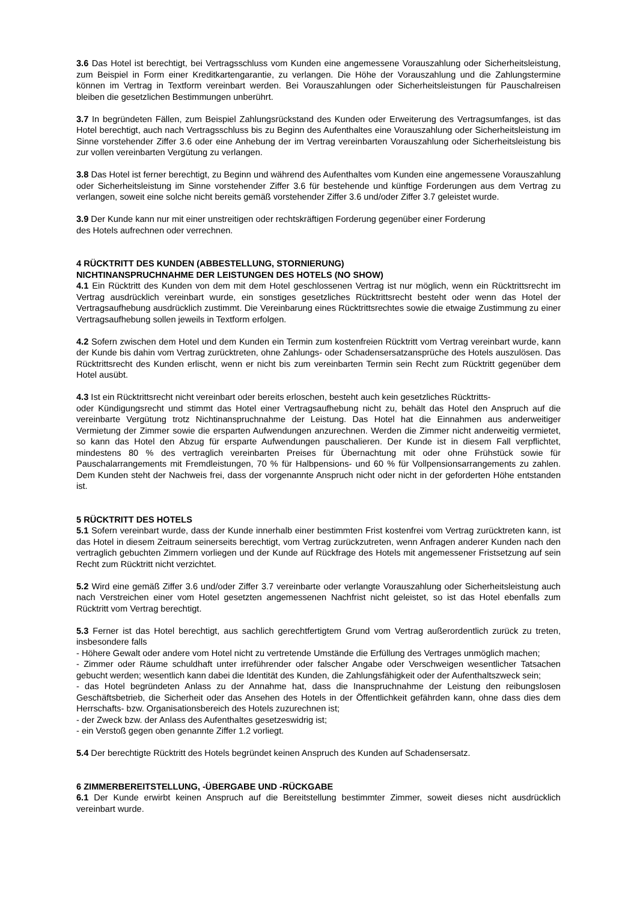3.6 Das Hotel ist berechtigt, bei Vertragsschluss vom Kunden eine angemessene Vorauszahlung oder Sicherheitsleistung, zum Beispiel in Form einer Kreditkartengarantie, zu verlangen. Die Höhe der Vorauszahlung und die Zahlungstermine können im Vertrag in Textform vereinbart werden. Bei Vorauszahlungen oder Sicherheitsleistungen für Pauschalreisen bleiben die gesetzlichen Bestimmungen unberührt.
3.7 In begründeten Fällen, zum Beispiel Zahlungsrückstand des Kunden oder Erweiterung des Vertragsumfanges, ist das Hotel berechtigt, auch nach Vertragsschluss bis zu Beginn des Aufenthaltes eine Vorauszahlung oder Sicherheitsleistung im Sinne vorstehender Ziffer 3.6 oder eine Anhebung der im Vertrag vereinbarten Vorauszahlung oder Sicherheitsleistung bis zur vollen vereinbarten Vergütung zu verlangen.
3.8 Das Hotel ist ferner berechtigt, zu Beginn und während des Aufenthaltes vom Kunden eine angemessene Vorauszahlung oder Sicherheitsleistung im Sinne vorstehender Ziffer 3.6 für bestehende und künftige Forderungen aus dem Vertrag zu verlangen, soweit eine solche nicht bereits gemäß vorstehender Ziffer 3.6 und/oder Ziffer 3.7 geleistet wurde.
3.9 Der Kunde kann nur mit einer unstreitigen oder rechtskräftigen Forderung gegenüber einer Forderung
des Hotels aufrechnen oder verrechnen.
4 RÜCKTRITT DES KUNDEN (ABBESTELLUNG, STORNIERUNG)
NICHTINANSPRUCHNAHME DER LEISTUNGEN DES HOTELS (NO SHOW)
4.1 Ein Rücktritt des Kunden von dem mit dem Hotel geschlossenen Vertrag ist nur möglich, wenn ein Rücktrittsrecht im Vertrag ausdrücklich vereinbart wurde, ein sonstiges gesetzliches Rücktrittsrecht besteht oder wenn das Hotel der Vertragsaufhebung ausdrücklich zustimmt. Die Vereinbarung eines Rücktrittsrechtes sowie die etwaige Zustimmung zu einer Vertragsaufhebung sollen jeweils in Textform erfolgen.
4.2 Sofern zwischen dem Hotel und dem Kunden ein Termin zum kostenfreien Rücktritt vom Vertrag vereinbart wurde, kann der Kunde bis dahin vom Vertrag zurücktreten, ohne Zahlungs- oder Schadensersatzansprüche des Hotels auszulösen. Das Rücktrittsrecht des Kunden erlischt, wenn er nicht bis zum vereinbarten Termin sein Recht zum Rücktritt gegenüber dem Hotel ausübt.
4.3 Ist ein Rücktrittsrecht nicht vereinbart oder bereits erloschen, besteht auch kein gesetzliches Rücktritts-
oder Kündigungsrecht und stimmt das Hotel einer Vertragsaufhebung nicht zu, behält das Hotel den Anspruch auf die vereinbarte Vergütung trotz Nichtinanspruchnahme der Leistung. Das Hotel hat die Einnahmen aus anderweitiger Vermietung der Zimmer sowie die ersparten Aufwendungen anzurechnen. Werden die Zimmer nicht anderweitig vermietet, so kann das Hotel den Abzug für ersparte Aufwendungen pauschalieren. Der Kunde ist in diesem Fall verpflichtet, mindestens 80 % des vertraglich vereinbarten Preises für Übernachtung mit oder ohne Frühstück sowie für Pauschalarrangements mit Fremdleistungen, 70 % für Halbpensions- und 60 % für Vollpensionsarrangements zu zahlen. Dem Kunden steht der Nachweis frei, dass der vorgenannte Anspruch nicht oder nicht in der geforderten Höhe entstanden ist.
5 RÜCKTRITT DES HOTELS
5.1 Sofern vereinbart wurde, dass der Kunde innerhalb einer bestimmten Frist kostenfrei vom Vertrag zurücktreten kann, ist das Hotel in diesem Zeitraum seinerseits berechtigt, vom Vertrag zurückzutreten, wenn Anfragen anderer Kunden nach den vertraglich gebuchten Zimmern vorliegen und der Kunde auf Rückfrage des Hotels mit angemessener Fristsetzung auf sein Recht zum Rücktritt nicht verzichtet.
5.2 Wird eine gemäß Ziffer 3.6 und/oder Ziffer 3.7 vereinbarte oder verlangte Vorauszahlung oder Sicherheitsleistung auch nach Verstreichen einer vom Hotel gesetzten angemessenen Nachfrist nicht geleistet, so ist das Hotel ebenfalls zum Rücktritt vom Vertrag berechtigt.
5.3 Ferner ist das Hotel berechtigt, aus sachlich gerechtfertigtem Grund vom Vertrag außerordentlich zurück zu treten, insbesondere falls
- Höhere Gewalt oder andere vom Hotel nicht zu vertretende Umstände die Erfüllung des Vertrages unmöglich machen;
- Zimmer oder Räume schuldhaft unter irreführender oder falscher Angabe oder Verschweigen wesentlicher Tatsachen gebucht werden; wesentlich kann dabei die Identität des Kunden, die Zahlungsfähigkeit oder der Aufenthaltszweck sein;
- das Hotel begründeten Anlass zu der Annahme hat, dass die Inanspruchnahme der Leistung den reibungslosen Geschäftsbetrieb, die Sicherheit oder das Ansehen des Hotels in der Öffentlichkeit gefährden kann, ohne dass dies dem Herrschafts- bzw. Organisationsbereich des Hotels zuzurechnen ist;
- der Zweck bzw. der Anlass des Aufenthaltes gesetzeswidrig ist;
- ein Verstoß gegen oben genannte Ziffer 1.2 vorliegt.
5.4 Der berechtigte Rücktritt des Hotels begründet keinen Anspruch des Kunden auf Schadensersatz.
6 ZIMMERBEREITSTELLUNG, -ÜBERGABE UND -RÜCKGABE
6.1 Der Kunde erwirbt keinen Anspruch auf die Bereitstellung bestimmter Zimmer, soweit dieses nicht ausdrücklich vereinbart wurde.